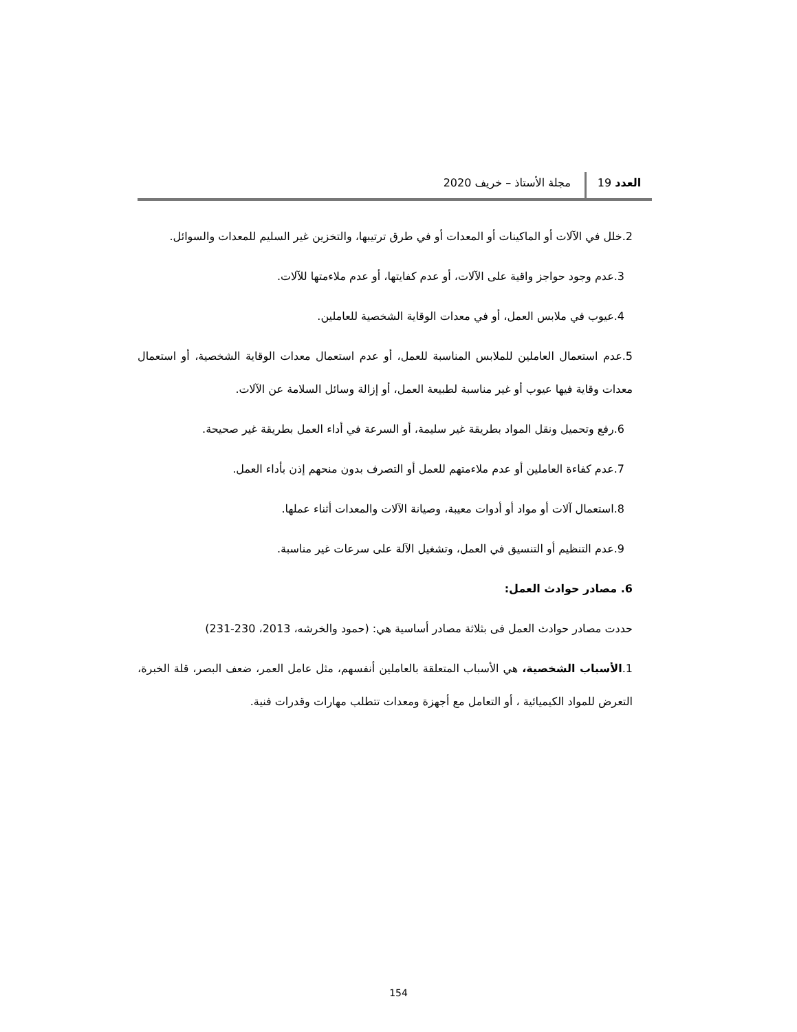العدد 19 مجلة الأستاذ – خريف 2020
2.خلل في الآلات أو الماكينات أو المعدات أو في طرق ترتيبها، والتخزين غير السليم للمعدات والسوائل.
3.عدم وجود حواجز واقية على الآلات، أو عدم كفايتها، أو عدم ملاءمتها للآلات.
4.عيوب في ملابس العمل، أو في معدات الوقاية الشخصية للعاملين.
5.عدم استعمال العاملين للملابس المناسبة للعمل، أو عدم استعمال معدات الوقاية الشخصية، أو استعمال معدات وقاية فيها عيوب أو غير مناسبة لطبيعة العمل، أو إزالة وسائل السلامة عن الآلات.
6.رفع وتحميل ونقل المواد بطريقة غير سليمة، أو السرعة في أداء العمل بطريقة غير صحيحة.
7.عدم كفاءة العاملين أو عدم ملاءمتهم للعمل أو التصرف بدون منحهم إذن بأداء العمل.
8.استعمال آلات أو مواد أو أدوات معيبة، وصيانة الآلات والمعدات أثناء عملها.
9.عدم التنظيم أو التنسيق في العمل، وتشغيل الآلة على سرعات غير مناسبة.
6. مصادر حوادث العمل:
حددت مصادر حوادث العمل فى بثلاثة مصادر أساسية هي: (حمود والخرشه، 2013، 230-231)
1.الأسباب الشخصية، هي الأسباب المتعلقة بالعاملين أنفسهم، مثل عامل العمر، ضعف البصر، قلة الخبرة، التعرض للمواد الكيميائية ، أو التعامل مع أجهزة ومعدات تتطلب مهارات وقدرات فنية.
154